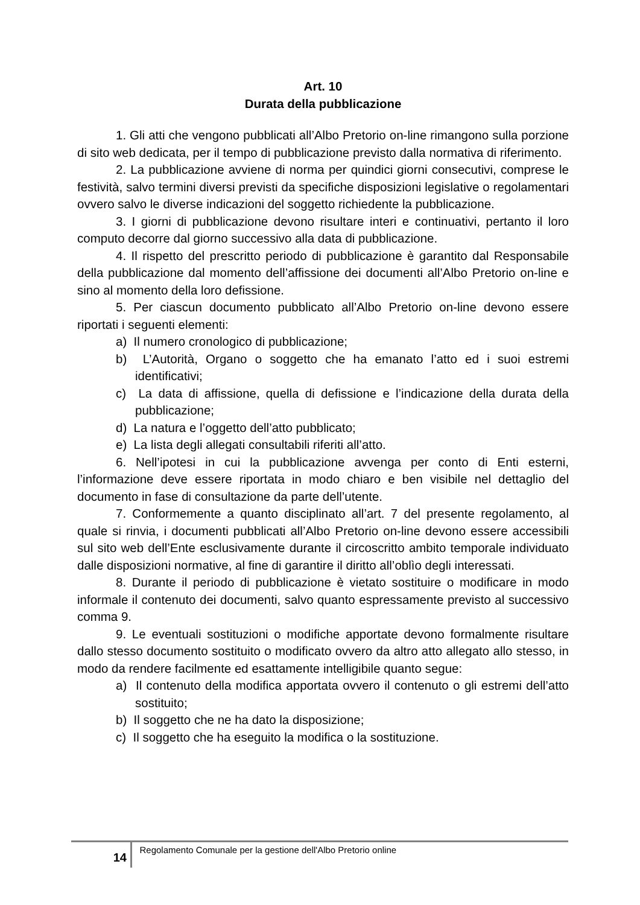Art. 10
Durata della pubblicazione
1. Gli atti che vengono pubblicati all’Albo Pretorio on-line rimangono sulla porzione di sito web dedicata, per il tempo di pubblicazione previsto dalla normativa di riferimento.
2. La pubblicazione avviene di norma per quindici giorni consecutivi, comprese le festività, salvo termini diversi previsti da specifiche disposizioni legislative o regolamentari ovvero salvo le diverse indicazioni del soggetto richiedente la pubblicazione.
3. I giorni di pubblicazione devono risultare interi e continuativi, pertanto il loro computo decorre dal giorno successivo alla data di pubblicazione.
4. Il rispetto del prescritto periodo di pubblicazione è garantito dal Responsabile della pubblicazione dal momento dell’affissione dei documenti all’Albo Pretorio on-line e sino al momento della loro defissione.
5. Per ciascun documento pubblicato all’Albo Pretorio on-line devono essere riportati i seguenti elementi:
a) Il numero cronologico di pubblicazione;
b) L’Autorità, Organo o soggetto che ha emanato l’atto ed i suoi estremi identificativi;
c) La data di affissione, quella di defissione e l’indicazione della durata della pubblicazione;
d) La natura e l’oggetto dell’atto pubblicato;
e) La lista degli allegati consultabili riferiti all’atto.
6. Nell’ipotesi in cui la pubblicazione avvenga per conto di Enti esterni, l’informazione deve essere riportata in modo chiaro e ben visibile nel dettaglio del documento in fase di consultazione da parte dell’utente.
7. Conformemente a quanto disciplinato all’art. 7 del presente regolamento, al quale si rinvia, i documenti pubblicati all’Albo Pretorio on-line devono essere accessibili sul sito web dell’Ente esclusivamente durante il circoscritto ambito temporale individuato dalle disposizioni normative, al fine di garantire il diritto all’oblìo degli interessati.
8. Durante il periodo di pubblicazione è vietato sostituire o modificare in modo informale il contenuto dei documenti, salvo quanto espressamente previsto al successivo comma 9.
9. Le eventuali sostituzioni o modifiche apportate devono formalmente risultare dallo stesso documento sostituito o modificato ovvero da altro atto allegato allo stesso, in modo da rendere facilmente ed esattamente intelligibile quanto segue:
a) Il contenuto della modifica apportata ovvero il contenuto o gli estremi dell’atto sostituito;
b) Il soggetto che ne ha dato la disposizione;
c) Il soggetto che ha eseguito la modifica o la sostituzione.
14 Regolamento Comunale per la gestione dell'Albo Pretorio online